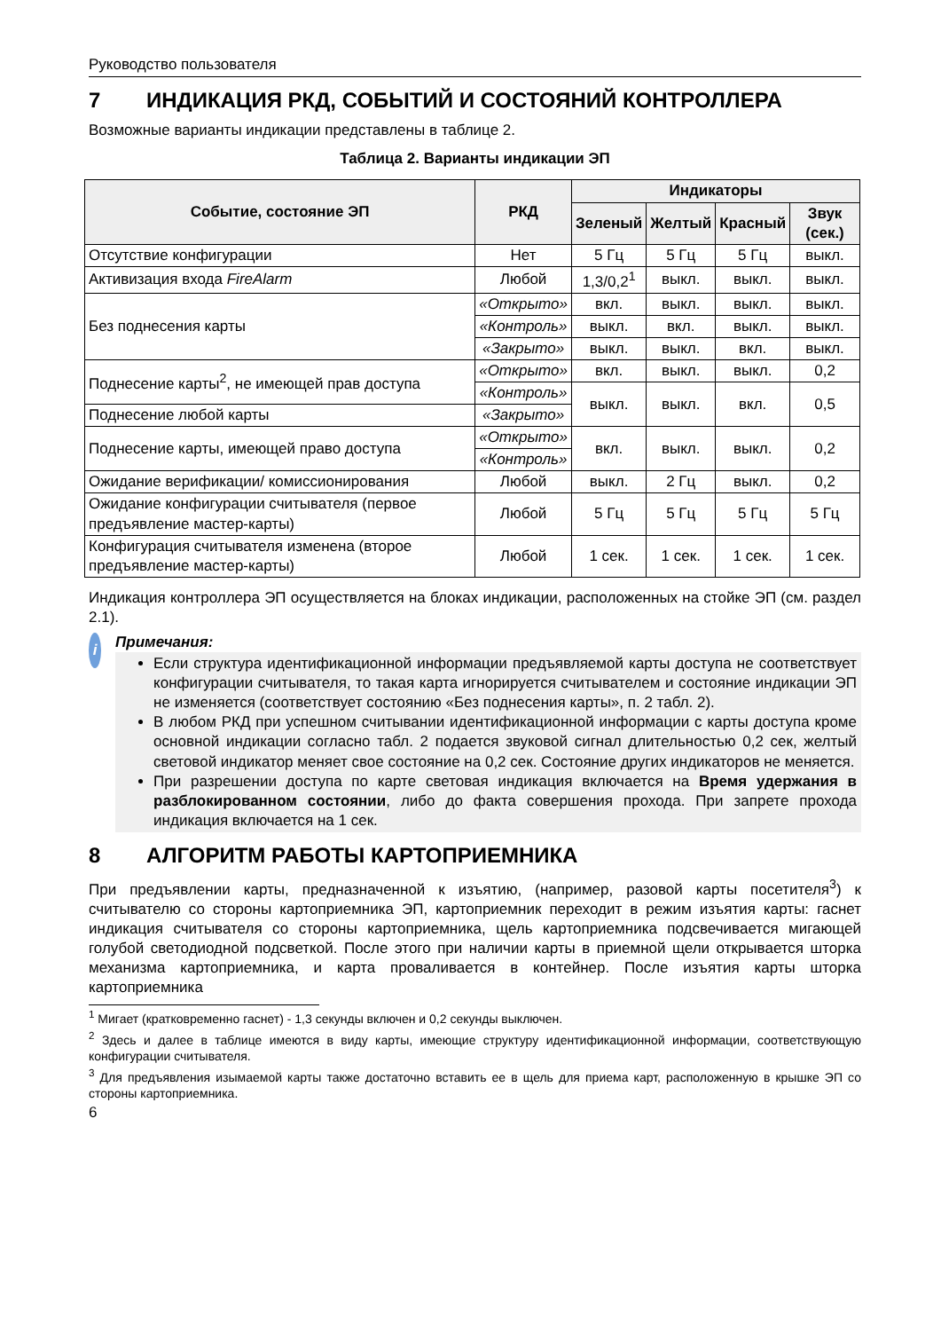Руководство пользователя
7 ИНДИКАЦИЯ РКД, СОБЫТИЙ И СОСТОЯНИЙ КОНТРОЛЛЕРА
Возможные варианты индикации представлены в таблице 2.
Таблица 2. Варианты индикации ЭП
| Событие, состояние ЭП | РКД | Индикаторы | | | |
| --- | --- | --- | --- | --- | --- |
| | | Зеленый | Желтый | Красный | Звук (сек.) |
| Отсутствие конфигурации | Нет | 5 Гц | 5 Гц | 5 Гц | выкл. |
| Активизация входа FireAlarm | Любой | 1,3/0,2<sup>1</sup> | выкл. | выкл. | выкл. |
| Без поднесения карты | «Открыто» | вкл. | выкл. | выкл. | выкл. |
| | «Контроль» | выкл. | вкл. | выкл. | выкл. |
| | «Закрыто» | выкл. | выкл. | вкл. | выкл. |
| Поднесение карты<sup>2</sup>, не имеющей прав доступа | «Открыто» | вкл. | выкл. | выкл. | 0,2 |
| | «Контроль» | выкл. | выкл. | вкл. | 0,5 |
| Поднесение любой карты | «Закрыто» | | | | |
| Поднесение карты, имеющей право доступа | «Открыто» | вкл. | выкл. | выкл. | 0,2 |
| | «Контроль» | | | | |
| Ожидание верификации/ комиссионирования | Любой | выкл. | 2 Гц | выкл. | 0,2 |
| Ожидание конфигурации считывателя (первое предъявление мастер-карты) | Любой | 5 Гц | 5 Гц | 5 Гц | 5 Гц |
| Конфигурация считывателя изменена (второе предъявление мастер-карты) | Любой | 1 сек. | 1 сек. | 1 сек. | 1 сек. |
Индикация контроллера ЭП осуществляется на блоках индикации, расположенных на стойке ЭП (см. раздел 2.1).
i
Примечания:
Если структура идентификационной информации предъявляемой карты доступа не соответствует конфигурации считывателя, то такая карта игнорируется считывателем и состояние индикации ЭП не изменяется (соответствует состоянию «Без поднесения карты», п. 2 табл. 2).
В любом РКД при успешном считывании идентификационной информации с карты доступа кроме основной индикации согласно табл. 2 подается звуковой сигнал длительностью 0,2 сек, желтый световой индикатор меняет свое состояние на 0,2 сек. Состояние других индикаторов не меняется.
При разрешении доступа по карте световая индикация включается на Время удержания в разблокированном состоянии, либо до факта совершения прохода. При запрете прохода индикация включается на 1 сек.
8 АЛГОРИТМ РАБОТЫ КАРТОПРИЕМНИКА
При предъявлении карты, предназначенной к изъятию, (например, разовой карты посетителя<sup>3</sup>) к считывателю со стороны картоприемника ЭП, картоприемник переходит в режим изъятия карты: гаснет индикация считывателя со стороны картоприемника, щель картоприемника подсвечивается мигающей голубой светодиодной подсветкой. После этого при наличии карты в приемной щели открывается шторка механизма картоприемника, и карта проваливается в контейнер. После изъятия карты шторка картоприемника
<sup>1</sup> Мигает (кратковременно гаснет) - 1,3 секунды включен и 0,2 секунды выключен.
<sup>2</sup> Здесь и далее в таблице имеются в виду карты, имеющие структуру идентификационной информации, соответствующую конфигурации считывателя.
<sup>3</sup> Для предъявления изымаемой карты также достаточно вставить ее в щель для приема карт, расположенную в крышке ЭП со стороны картоприемника.
6